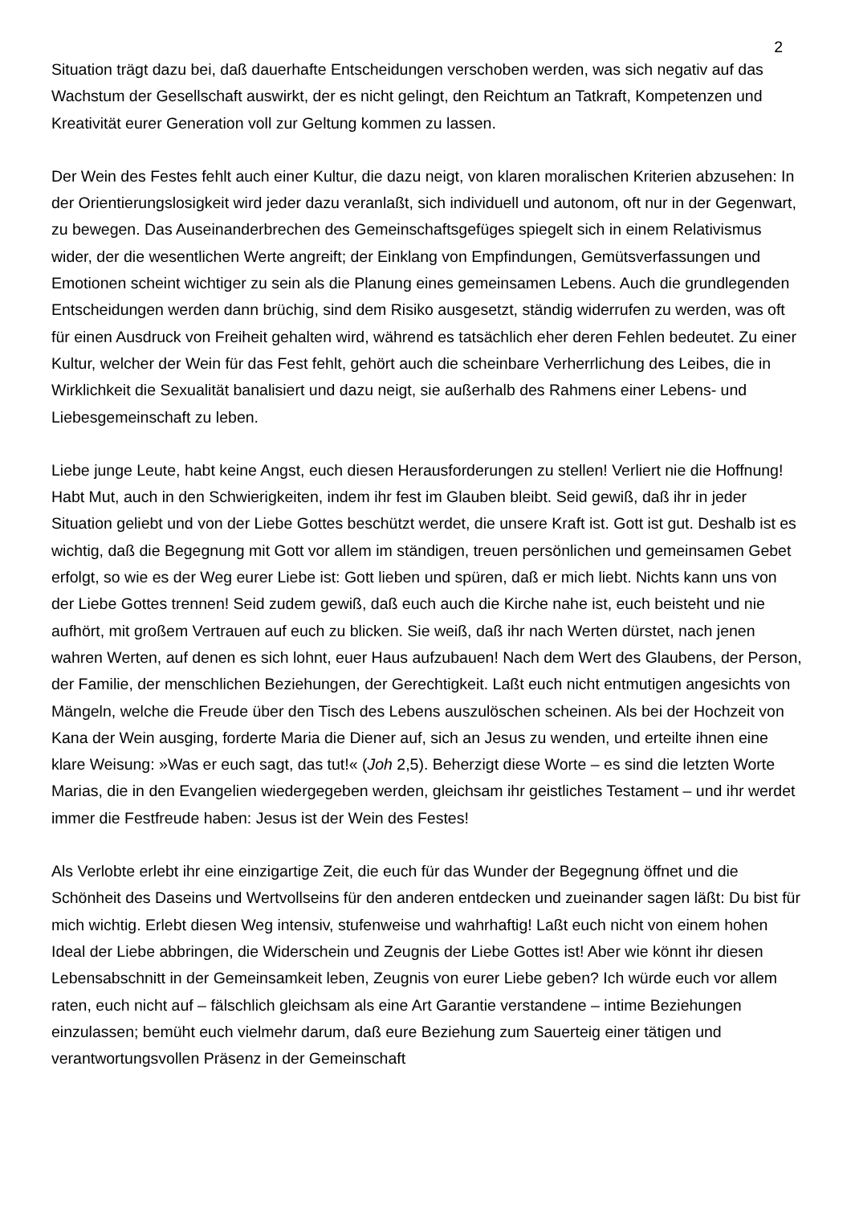2
Situation trägt dazu bei, daß dauerhafte Entscheidungen verschoben werden, was sich negativ auf das Wachstum der Gesellschaft auswirkt, der es nicht gelingt, den Reichtum an Tatkraft, Kompetenzen und Kreativität eurer Generation voll zur Geltung kommen zu lassen.
Der Wein des Festes fehlt auch einer Kultur, die dazu neigt, von klaren moralischen Kriterien abzusehen: In der Orientierungslosigkeit wird jeder dazu veranlaßt, sich individuell und autonom, oft nur in der Gegenwart, zu bewegen. Das Auseinanderbrechen des Gemeinschaftsgefüges spiegelt sich in einem Relativismus wider, der die wesentlichen Werte angreift; der Einklang von Empfindungen, Gemütsverfassungen und Emotionen scheint wichtiger zu sein als die Planung eines gemeinsamen Lebens. Auch die grundlegenden Entscheidungen werden dann brüchig, sind dem Risiko ausgesetzt, ständig widerrufen zu werden, was oft für einen Ausdruck von Freiheit gehalten wird, während es tatsächlich eher deren Fehlen bedeutet. Zu einer Kultur, welcher der Wein für das Fest fehlt, gehört auch die scheinbare Verherrlichung des Leibes, die in Wirklichkeit die Sexualität banalisiert und dazu neigt, sie außerhalb des Rahmens einer Lebens- und Liebesgemeinschaft zu leben.
Liebe junge Leute, habt keine Angst, euch diesen Herausforderungen zu stellen! Verliert nie die Hoffnung! Habt Mut, auch in den Schwierigkeiten, indem ihr fest im Glauben bleibt. Seid gewiß, daß ihr in jeder Situation geliebt und von der Liebe Gottes beschützt werdet, die unsere Kraft ist. Gott ist gut. Deshalb ist es wichtig, daß die Begegnung mit Gott vor allem im ständigen, treuen persönlichen und gemeinsamen Gebet erfolgt, so wie es der Weg eurer Liebe ist: Gott lieben und spüren, daß er mich liebt. Nichts kann uns von der Liebe Gottes trennen! Seid zudem gewiß, daß euch auch die Kirche nahe ist, euch beisteht und nie aufhört, mit großem Vertrauen auf euch zu blicken. Sie weiß, daß ihr nach Werten dürstet, nach jenen wahren Werten, auf denen es sich lohnt, euer Haus aufzubauen! Nach dem Wert des Glaubens, der Person, der Familie, der menschlichen Beziehungen, der Gerechtigkeit. Laßt euch nicht entmutigen angesichts von Mängeln, welche die Freude über den Tisch des Lebens auszulöschen scheinen. Als bei der Hochzeit von Kana der Wein ausging, forderte Maria die Diener auf, sich an Jesus zu wenden, und erteilte ihnen eine klare Weisung: »Was er euch sagt, das tut!« (Joh 2,5). Beherzigt diese Worte – es sind die letzten Worte Marias, die in den Evangelien wiedergegeben werden, gleichsam ihr geistliches Testament – und ihr werdet immer die Festfreude haben: Jesus ist der Wein des Festes!
Als Verlobte erlebt ihr eine einzigartige Zeit, die euch für das Wunder der Begegnung öffnet und die Schönheit des Daseins und Wertvollseins für den anderen entdecken und zueinander sagen läßt: Du bist für mich wichtig. Erlebt diesen Weg intensiv, stufenweise und wahrhaftig! Laßt euch nicht von einem hohen Ideal der Liebe abbringen, die Widerschein und Zeugnis der Liebe Gottes ist! Aber wie könnt ihr diesen Lebensabschnitt in der Gemeinsamkeit leben, Zeugnis von eurer Liebe geben? Ich würde euch vor allem raten, euch nicht auf – fälschlich gleichsam als eine Art Garantie verstandene – intime Beziehungen einzulassen; bemüht euch vielmehr darum, daß eure Beziehung zum Sauerteig einer tätigen und verantwortungsvollen Präsenz in der Gemeinschaft